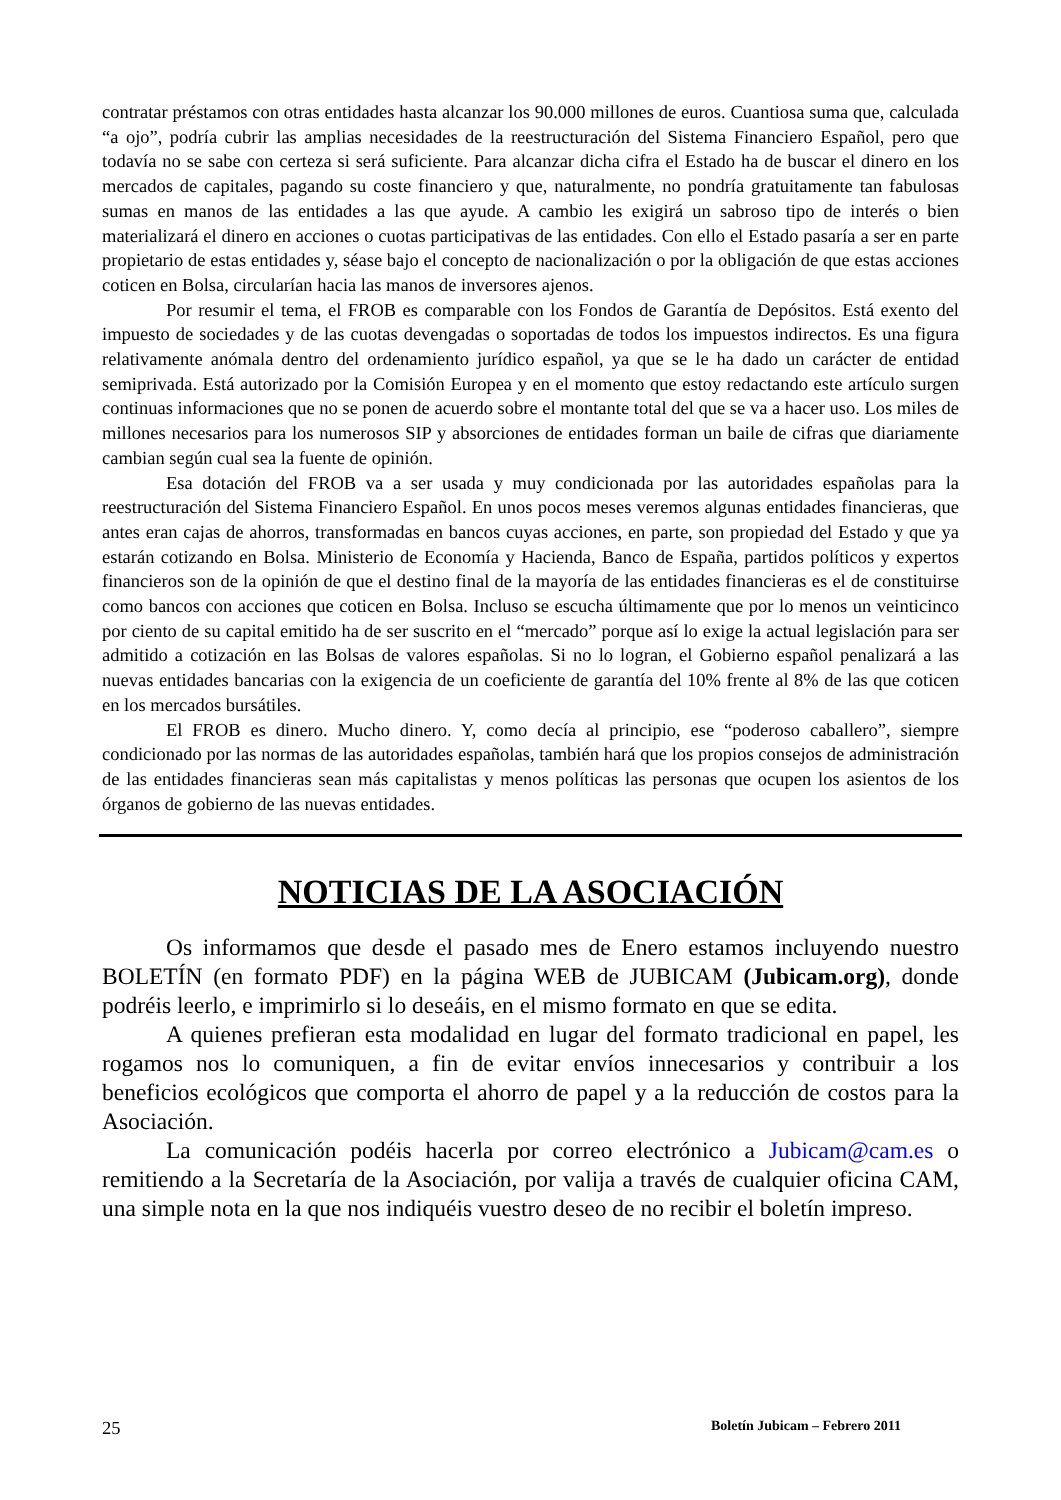contratar préstamos con otras entidades hasta alcanzar los 90.000 millones de euros. Cuantiosa suma que, calculada “a ojo”, podría cubrir las amplias necesidades de la reestructuración del Sistema Financiero Español, pero que todavía no se sabe con certeza si será suficiente. Para alcanzar dicha cifra el Estado ha de buscar el dinero en los mercados de capitales, pagando su coste financiero y que, naturalmente, no pondría gratuitamente tan fabulosas sumas en manos de las entidades a las que ayude. A cambio les exigirá un sabroso tipo de interés o bien materializará el dinero en acciones o cuotas participativas de las entidades. Con ello el Estado pasaría a ser en parte propietario de estas entidades y, séase bajo el concepto de nacionalización o por la obligación de que estas acciones coticen en Bolsa, circularían hacia las manos de inversores ajenos.
Por resumir el tema, el FROB es comparable con los Fondos de Garantía de Depósitos. Está exento del impuesto de sociedades y de las cuotas devengadas o soportadas de todos los impuestos indirectos. Es una figura relativamente anómala dentro del ordenamiento jurídico español, ya que se le ha dado un carácter de entidad semiprivada. Está autorizado por la Comisión Europea y en el momento que estoy redactando este artículo surgen continuas informaciones que no se ponen de acuerdo sobre el montante total del que se va a hacer uso. Los miles de millones necesarios para los numerosos SIP y absorciones de entidades forman un baile de cifras que diariamente cambian según cual sea la fuente de opinión.
Esa dotación del FROB va a ser usada y muy condicionada por las autoridades españolas para la reestructuración del Sistema Financiero Español. En unos pocos meses veremos algunas entidades financieras, que antes eran cajas de ahorros, transformadas en bancos cuyas acciones, en parte, son propiedad del Estado y que ya estarán cotizando en Bolsa. Ministerio de Economía y Hacienda, Banco de España, partidos políticos y expertos financieros son de la opinión de que el destino final de la mayoría de las entidades financieras es el de constituirse como bancos con acciones que coticen en Bolsa. Incluso se escucha últimamente que por lo menos un veinticinco por ciento de su capital emitido ha de ser suscrito en el “mercado” porque así lo exige la actual legislación para ser admitido a cotización en las Bolsas de valores españolas. Si no lo logran, el Gobierno español penalizará a las nuevas entidades bancarias con la exigencia de un coeficiente de garantía del 10% frente al 8% de las que coticen en los mercados bursátiles.
El FROB es dinero. Mucho dinero. Y, como decía al principio, ese “poderoso caballero”, siempre condicionado por las normas de las autoridades españolas, también hará que los propios consejos de administración de las entidades financieras sean más capitalistas y menos políticas las personas que ocupen los asientos de los órganos de gobierno de las nuevas entidades.
NOTICIAS DE LA ASOCIACIÓN
Os informamos que desde el pasado mes de Enero estamos incluyendo nuestro BOLETÍN (en formato PDF) en la página WEB de JUBICAM (Jubicam.org), donde podréis leerlo, e imprimirlo si lo deseáis, en el mismo formato en que se edita.
A quienes prefieran esta modalidad en lugar del formato tradicional en papel, les rogamos nos lo comuniquen, a fin de evitar envíos innecesarios y contribuir a los beneficios ecológicos que comporta el ahorro de papel y a la reducción de costos para la Asociación.
La comunicación podéis hacerla por correo electrónico a Jubicam@cam.es o remitiendo a la Secretaría de la Asociación, por valija a través de cualquier oficina CAM, una simple nota en la que nos indiquéis vuestro deseo de no recibir el boletín impreso.
25 Boletín Jubicam – Febrero 2011